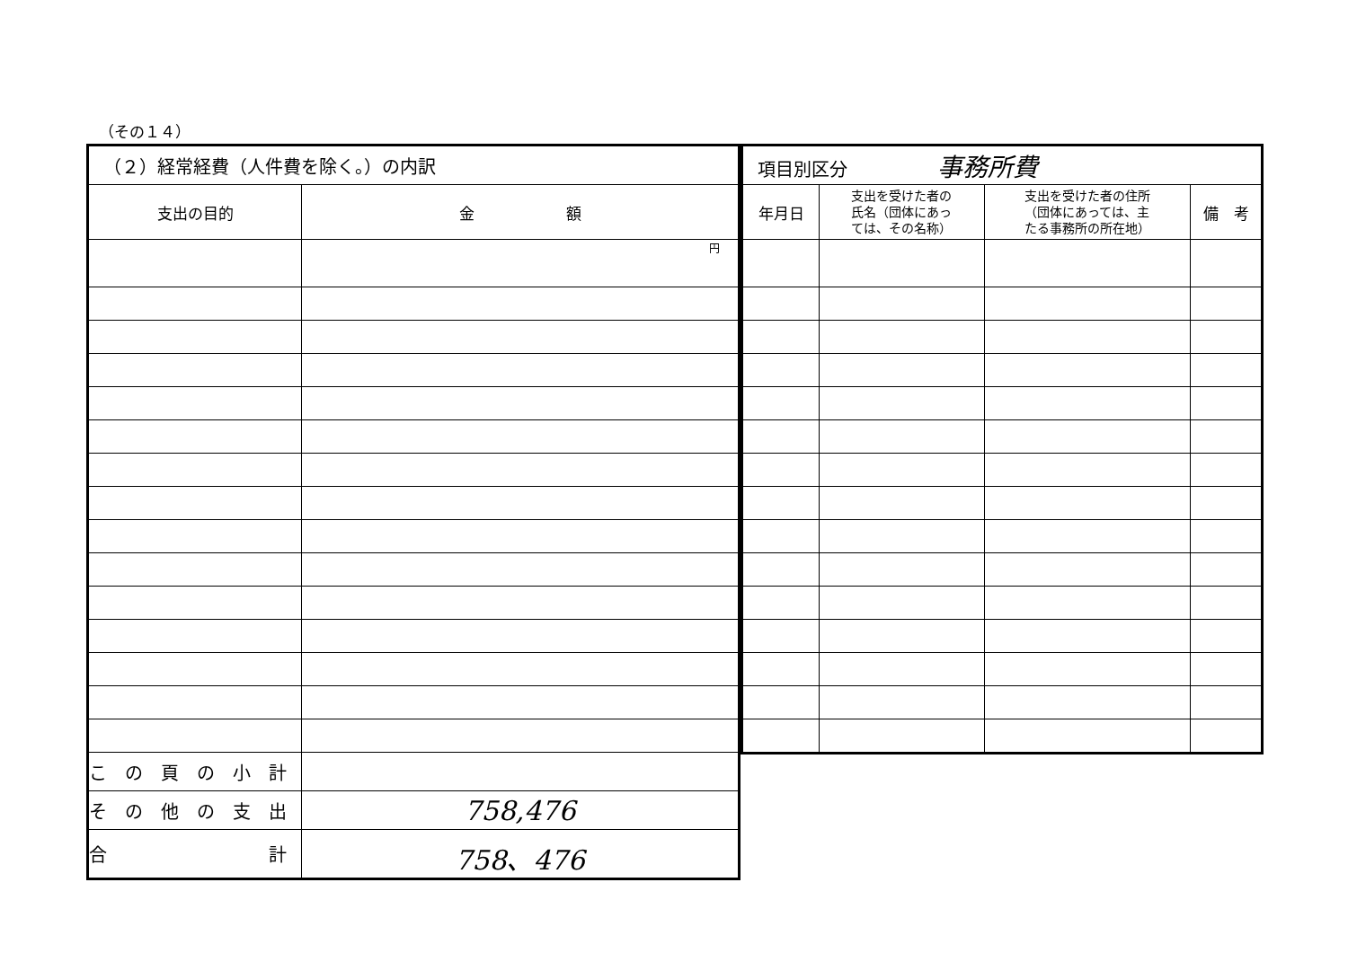（その１４）
| （２）経常経費（人件費を除く。）の内訳 | |
| --- | --- |
| 支出の目的 | 金 額 |
| | 円 |
| こ の 頁 の 小 計 | |
| そ の 他 の 支 出 | 758,476 |
| 合 計 | 758、476 |
| 項目別区分 事務所費 | | | |
| --- | --- | --- | --- |
| 年月日 | 支出を受けた者の 氏名（団体にあっ ては、その名称） | 支出を受けた者の住所 （団体にあっては、主 たる事務所の所在地） | 備 考 |